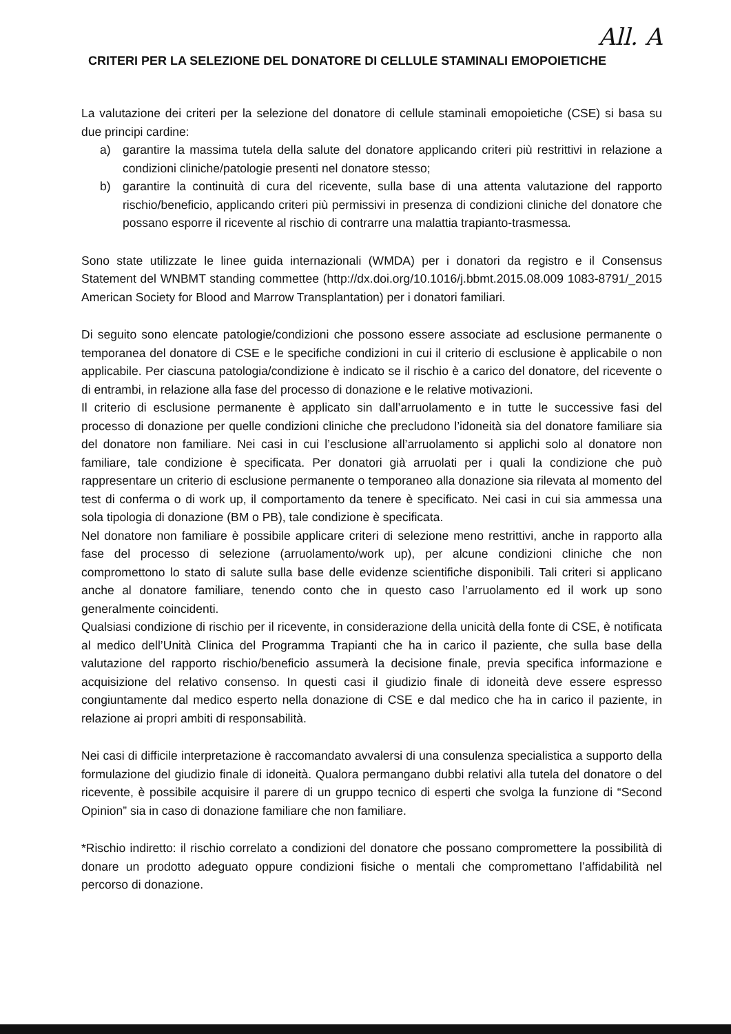All. A
CRITERI PER LA SELEZIONE DEL DONATORE DI CELLULE STAMINALI EMOPOIETICHE
La valutazione dei criteri per la selezione del donatore di cellule staminali emopoietiche (CSE) si basa su due principi cardine:
a) garantire la massima tutela della salute del donatore applicando criteri più restrittivi in relazione a condizioni cliniche/patologie presenti nel donatore stesso;
b) garantire la continuità di cura del ricevente, sulla base di una attenta valutazione del rapporto rischio/beneficio, applicando criteri più permissivi in presenza di condizioni cliniche del donatore che possano esporre il ricevente al rischio di contrarre una malattia trapianto-trasmessa.
Sono state utilizzate le linee guida internazionali (WMDA) per i donatori da registro e il Consensus Statement del WNBMT standing commettee (http://dx.doi.org/10.1016/j.bbmt.2015.08.009 1083-8791/_2015 American Society for Blood and Marrow Transplantation) per i donatori familiari.
Di seguito sono elencate patologie/condizioni che possono essere associate ad esclusione permanente o temporanea del donatore di CSE e le specifiche condizioni in cui il criterio di esclusione è applicabile o non applicabile. Per ciascuna patologia/condizione è indicato se il rischio è a carico del donatore, del ricevente o di entrambi, in relazione alla fase del processo di donazione e le relative motivazioni.
Il criterio di esclusione permanente è applicato sin dall’arruolamento e in tutte le successive fasi del processo di donazione per quelle condizioni cliniche che precludono l’idoneità sia del donatore familiare sia del donatore non familiare. Nei casi in cui l’esclusione all’arruolamento si applichi solo al donatore non familiare, tale condizione è specificata. Per donatori già arruolati per i quali la condizione che può rappresentare un criterio di esclusione permanente o temporaneo alla donazione sia rilevata al momento del test di conferma o di work up, il comportamento da tenere è specificato. Nei casi in cui sia ammessa una sola tipologia di donazione (BM o PB), tale condizione è specificata.
Nel donatore non familiare è possibile applicare criteri di selezione meno restrittivi, anche in rapporto alla fase del processo di selezione (arruolamento/work up), per alcune condizioni cliniche che non compromettono lo stato di salute sulla base delle evidenze scientifiche disponibili. Tali criteri si applicano anche al donatore familiare, tenendo conto che in questo caso l’arruolamento ed il work up sono generalmente coincidenti.
Qualsiasi condizione di rischio per il ricevente, in considerazione della unicità della fonte di CSE, è notificata al medico dell’Unità Clinica del Programma Trapianti che ha in carico il paziente, che sulla base della valutazione del rapporto rischio/beneficio assumerà la decisione finale, previa specifica informazione e acquisizione del relativo consenso. In questi casi il giudizio finale di idoneità deve essere espresso congiuntamente dal medico esperto nella donazione di CSE e dal medico che ha in carico il paziente, in relazione ai propri ambiti di responsabilità.
Nei casi di difficile interpretazione è raccomandato avvalersi di una consulenza specialistica a supporto della formulazione del giudizio finale di idoneità. Qualora permangano dubbi relativi alla tutela del donatore o del ricevente, è possibile acquisire il parere di un gruppo tecnico di esperti che svolga la funzione di “Second Opinion” sia in caso di donazione familiare che non familiare.
*Rischio indiretto: il rischio correlato a condizioni del donatore che possano compromettere la possibilità di donare un prodotto adeguato oppure condizioni fisiche o mentali che compromettano l’affidabilità nel percorso di donazione.